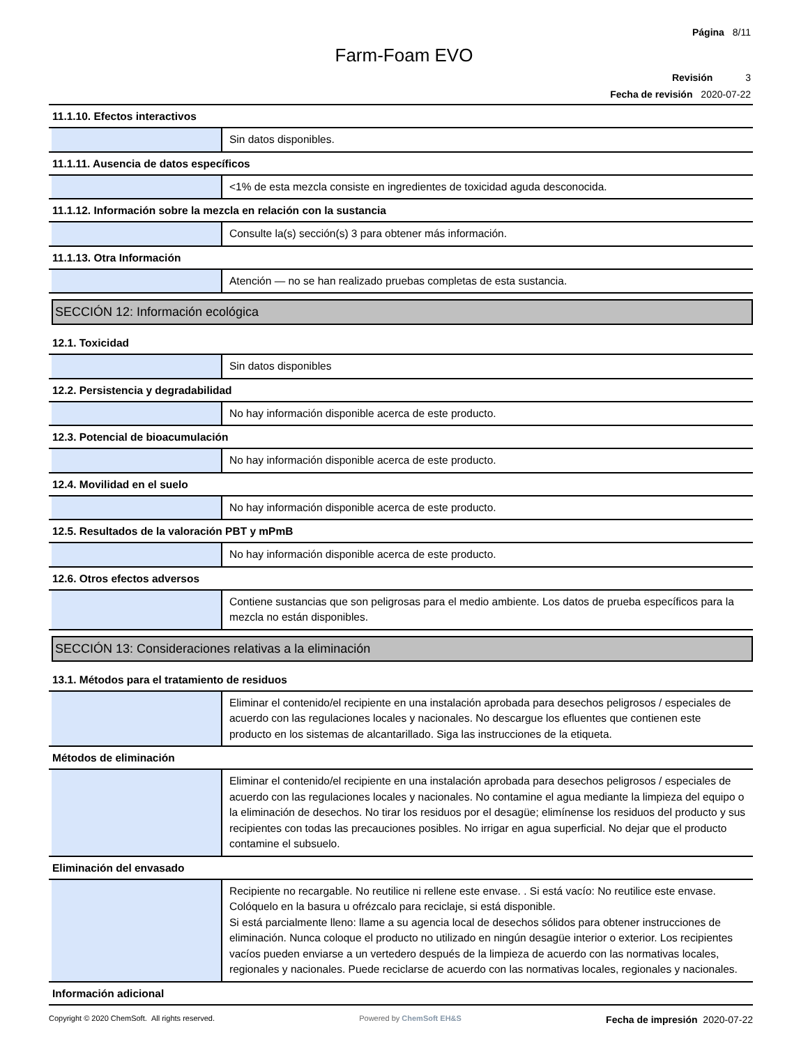Página 8/11
Farm-Foam EVO
Revisión 3
Fecha de revisión 2020-07-22
11.1.10. Efectos interactivos
Sin datos disponibles.
11.1.11. Ausencia de datos específicos
<1% de esta mezcla consiste en ingredientes de toxicidad aguda desconocida.
11.1.12. Información sobre la mezcla en relación con la sustancia
Consulte la(s) sección(s) 3 para obtener más información.
11.1.13. Otra Información
Atención — no se han realizado pruebas completas de esta sustancia.
SECCIÓN 12: Información ecológica
12.1. Toxicidad
Sin datos disponibles
12.2. Persistencia y degradabilidad
No hay información disponible acerca de este producto.
12.3. Potencial de bioacumulación
No hay información disponible acerca de este producto.
12.4. Movilidad en el suelo
No hay información disponible acerca de este producto.
12.5. Resultados de la valoración PBT y mPmB
No hay información disponible acerca de este producto.
12.6. Otros efectos adversos
Contiene sustancias que son peligrosas para el medio ambiente. Los datos de prueba específicos para la mezcla no están disponibles.
SECCIÓN 13: Consideraciones relativas a la eliminación
13.1. Métodos para el tratamiento de residuos
Eliminar el contenido/el recipiente en una instalación aprobada para desechos peligrosos / especiales de acuerdo con las regulaciones locales y nacionales. No descargue los efluentes que contienen este producto en los sistemas de alcantarillado. Siga las instrucciones de la etiqueta.
Métodos de eliminación
Eliminar el contenido/el recipiente en una instalación aprobada para desechos peligrosos / especiales de acuerdo con las regulaciones locales y nacionales. No contamine el agua mediante la limpieza del equipo o la eliminación de desechos. No tirar los residuos por el desagüe; elimínense los residuos del producto y sus recipientes con todas las precauciones posibles. No irrigar en agua superficial. No dejar que el producto contamine el subsuelo.
Eliminación del envasado
Recipiente no recargable. No reutilice ni rellene este envase. . Si está vacío: No reutilice este envase. Colóquelo en la basura u ofrézcalo para reciclaje, si está disponible.
Si está parcialmente lleno: llame a su agencia local de desechos sólidos para obtener instrucciones de eliminación. Nunca coloque el producto no utilizado en ningún desagüe interior o exterior. Los recipientes vacíos pueden enviarse a un vertedero después de la limpieza de acuerdo con las normativas locales, regionales y nacionales. Puede reciclarse de acuerdo con las normativas locales, regionales y nacionales.
Información adicional
Copyright © 2020 ChemSoft. All rights reserved.
Powered by ChemSoft EH&S
Fecha de impresión 2020-07-22